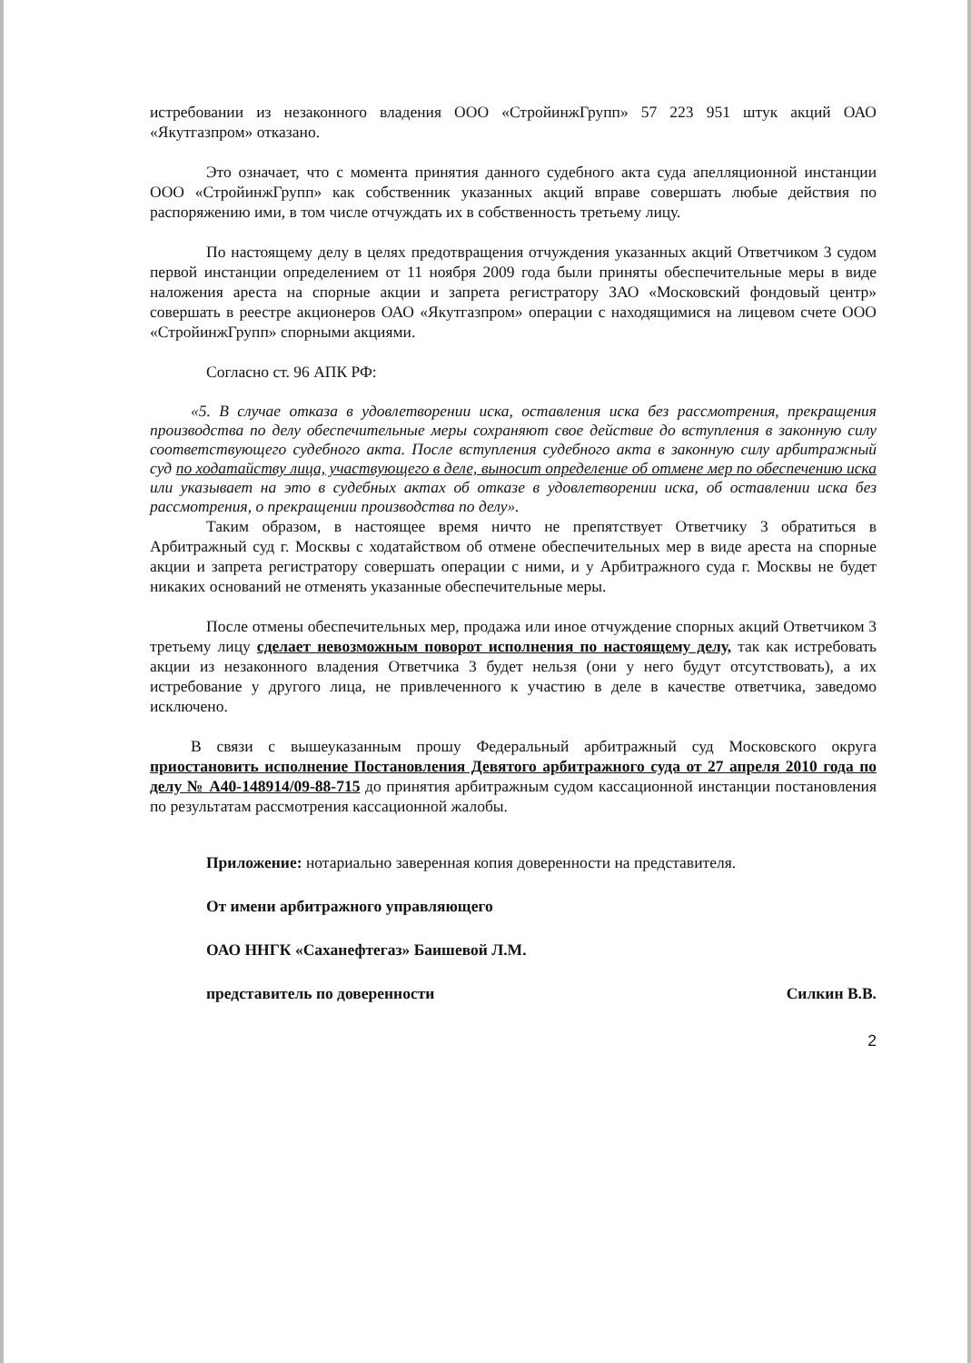истребовании из незаконного владения ООО «СтройинжГрупп» 57 223 951 штук акций ОАО «Якутгазпром» отказано.
Это означает, что с момента принятия данного судебного акта суда апелляционной инстанции ООО «СтройинжГрупп» как собственник указанных акций вправе совершать любые действия по распоряжению ими, в том числе отчуждать их в собственность третьему лицу.
По настоящему делу в целях предотвращения отчуждения указанных акций Ответчиком 3 судом первой инстанции определением от 11 ноября 2009 года были приняты обеспечительные меры в виде наложения ареста на спорные акции и запрета регистратору ЗАО «Московский фондовый центр» совершать в реестре акционеров ОАО «Якутгазпром» операции с находящимися на лицевом счете ООО «СтройинжГрупп» спорными акциями.
Согласно ст. 96 АПК РФ:
«5. В случае отказа в удовлетворении иска, оставления иска без рассмотрения, прекращения производства по делу обеспечительные меры сохраняют свое действие до вступления в законную силу соответствующего судебного акта. После вступления судебного акта в законную силу арбитражный суд по ходатайству лица, участвующего в деле, выносит определение об отмене мер по обеспечению иска или указывает на это в судебных актах об отказе в удовлетворении иска, об оставлении иска без рассмотрения, о прекращении производства по делу».
Таким образом, в настоящее время ничто не препятствует Ответчику 3 обратиться в Арбитражный суд г. Москвы с ходатайством об отмене обеспечительных мер в виде ареста на спорные акции и запрета регистратору совершать операции с ними, и у Арбитражного суда г. Москвы не будет никаких оснований не отменять указанные обеспечительные меры.
После отмены обеспечительных мер, продажа или иное отчуждение спорных акций Ответчиком 3 третьему лицу сделает невозможным поворот исполнения по настоящему делу, так как истребовать акции из незаконного владения Ответчика 3 будет нельзя (они у него будут отсутствовать), а их истребование у другого лица, не привлеченного к участию в деле в качестве ответчика, заведомо исключено.
В связи с вышеуказанным прошу Федеральный арбитражный суд Московского округа приостановить исполнение Постановления Девятого арбитражного суда от 27 апреля 2010 года по делу № А40-148914/09-88-715 до принятия арбитражным судом кассационной инстанции постановления по результатам рассмотрения кассационной жалобы.
Приложение: нотариально заверенная копия доверенности на представителя.
От имени арбитражного управляющего
ОАО ННГК «Саханефтегаз» Баишевой Л.М.
представитель по доверенности Силкин В.В.
2